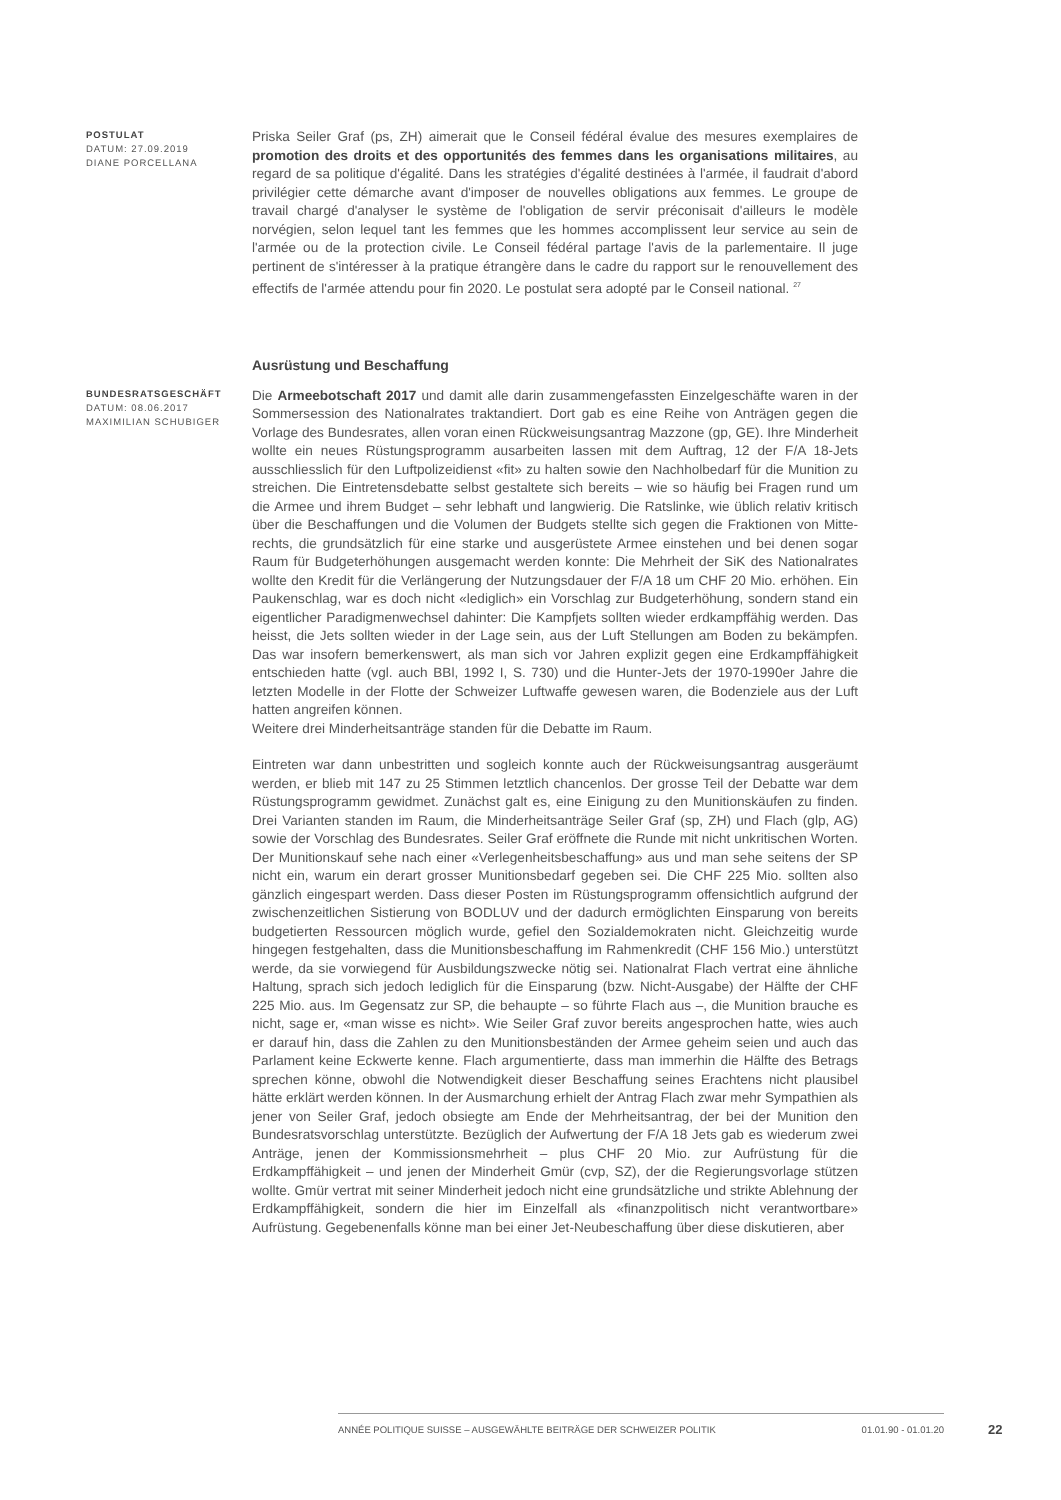POSTULAT
DATUM: 27.09.2019
DIANE PORCELLANA
Priska Seiler Graf (ps, ZH) aimerait que le Conseil fédéral évalue des mesures exemplaires de promotion des droits et des opportunités des femmes dans les organisations militaires, au regard de sa politique d'égalité. Dans les stratégies d'égalité destinées à l'armée, il faudrait d'abord privilégier cette démarche avant d'imposer de nouvelles obligations aux femmes. Le groupe de travail chargé d'analyser le système de l'obligation de servir préconisait d'ailleurs le modèle norvégien, selon lequel tant les femmes que les hommes accomplissent leur service au sein de l'armée ou de la protection civile. Le Conseil fédéral partage l'avis de la parlementaire. Il juge pertinent de s'intéresser à la pratique étrangère dans le cadre du rapport sur le renouvellement des effectifs de l'armée attendu pour fin 2020. Le postulat sera adopté par le Conseil national. <sup>27</sup>
Ausrüstung und Beschaffung
BUNDESRATSGESCHÄFT
DATUM: 08.06.2017
MAXIMILIAN SCHUBIGER
Die Armeebotschaft 2017 und damit alle darin zusammengefassten Einzelgeschäfte waren in der Sommersession des Nationalrates traktandiert. Dort gab es eine Reihe von Anträgen gegen die Vorlage des Bundesrates, allen voran einen Rückweisungsantrag Mazzone (gp, GE). Ihre Minderheit wollte ein neues Rüstungsprogramm ausarbeiten lassen mit dem Auftrag, 12 der F/A 18-Jets ausschliesslich für den Luftpolizeidienst «fit» zu halten sowie den Nachholbedarf für die Munition zu streichen. Die Eintretensdebatte selbst gestaltete sich bereits – wie so häufig bei Fragen rund um die Armee und ihrem Budget – sehr lebhaft und langwierig. Die Ratslinke, wie üblich relativ kritisch über die Beschaffungen und die Volumen der Budgets stellte sich gegen die Fraktionen von Mitte-rechts, die grundsätzlich für eine starke und ausgerüstete Armee einstehen und bei denen sogar Raum für Budgeterhöhungen ausgemacht werden konnte: Die Mehrheit der SiK des Nationalrates wollte den Kredit für die Verlängerung der Nutzungsdauer der F/A 18 um CHF 20 Mio. erhöhen. Ein Paukenschlag, war es doch nicht «lediglich» ein Vorschlag zur Budgeterhöhung, sondern stand ein eigentlicher Paradigmenwechsel dahinter: Die Kampfjets sollten wieder erdkampffähig werden. Das heisst, die Jets sollten wieder in der Lage sein, aus der Luft Stellungen am Boden zu bekämpfen. Das war insofern bemerkenswert, als man sich vor Jahren explizit gegen eine Erdkampffähigkeit entschieden hatte (vgl. auch BBl, 1992 I, S. 730) und die Hunter-Jets der 1970-1990er Jahre die letzten Modelle in der Flotte der Schweizer Luftwaffe gewesen waren, die Bodenziele aus der Luft hatten angreifen können.
Weitere drei Minderheitsanträge standen für die Debatte im Raum.
Eintreten war dann unbestritten und sogleich konnte auch der Rückweisungsantrag ausgeräumt werden, er blieb mit 147 zu 25 Stimmen letztlich chancenlos. Der grosse Teil der Debatte war dem Rüstungsprogramm gewidmet. Zunächst galt es, eine Einigung zu den Munitionskäufen zu finden. Drei Varianten standen im Raum, die Minderheitsanträge Seiler Graf (sp, ZH) und Flach (glp, AG) sowie der Vorschlag des Bundesrates. Seiler Graf eröffnete die Runde mit nicht unkritischen Worten. Der Munitionskauf sehe nach einer «Verlegenheitsbeschaffung» aus und man sehe seitens der SP nicht ein, warum ein derart grosser Munitionsbedarf gegeben sei. Die CHF 225 Mio. sollten also gänzlich eingespart werden. Dass dieser Posten im Rüstungsprogramm offensichtlich aufgrund der zwischenzeitlichen Sistierung von BODLUV und der dadurch ermöglichten Einsparung von bereits budgetierten Ressourcen möglich wurde, gefiel den Sozialdemokraten nicht. Gleichzeitig wurde hingegen festgehalten, dass die Munitionsbeschaffung im Rahmenkredit (CHF 156 Mio.) unterstützt werde, da sie vorwiegend für Ausbildungszwecke nötig sei. Nationalrat Flach vertrat eine ähnliche Haltung, sprach sich jedoch lediglich für die Einsparung (bzw. Nicht-Ausgabe) der Hälfte der CHF 225 Mio. aus. Im Gegensatz zur SP, die behaupte – so führte Flach aus –, die Munition brauche es nicht, sage er, «man wisse es nicht». Wie Seiler Graf zuvor bereits angesprochen hatte, wies auch er darauf hin, dass die Zahlen zu den Munitionsbeständen der Armee geheim seien und auch das Parlament keine Eckwerte kenne. Flach argumentierte, dass man immerhin die Hälfte des Betrags sprechen könne, obwohl die Notwendigkeit dieser Beschaffung seines Erachtens nicht plausibel hätte erklärt werden können. In der Ausmarchung erhielt der Antrag Flach zwar mehr Sympathien als jener von Seiler Graf, jedoch obsiegte am Ende der Mehrheitsantrag, der bei der Munition den Bundesratsvorschlag unterstützte. Bezüglich der Aufwertung der F/A 18 Jets gab es wiederum zwei Anträge, jenen der Kommissionsmehrheit – plus CHF 20 Mio. zur Aufrüstung für die Erdkampffähigkeit – und jenen der Minderheit Gmür (cvp, SZ), der die Regierungsvorlage stützen wollte. Gmür vertrat mit seiner Minderheit jedoch nicht eine grundsätzliche und strikte Ablehnung der Erdkampffähigkeit, sondern die hier im Einzelfall als «finanzpolitisch nicht verantwortbare» Aufrüstung. Gegebenenfalls könne man bei einer Jet-Neubeschaffung über diese diskutieren, aber
ANNÉE POLITIQUE SUISSE – AUSGEWÄHLTE BEITRÄGE DER SCHWEIZER POLITIK 01.01.90 - 01.01.20
22